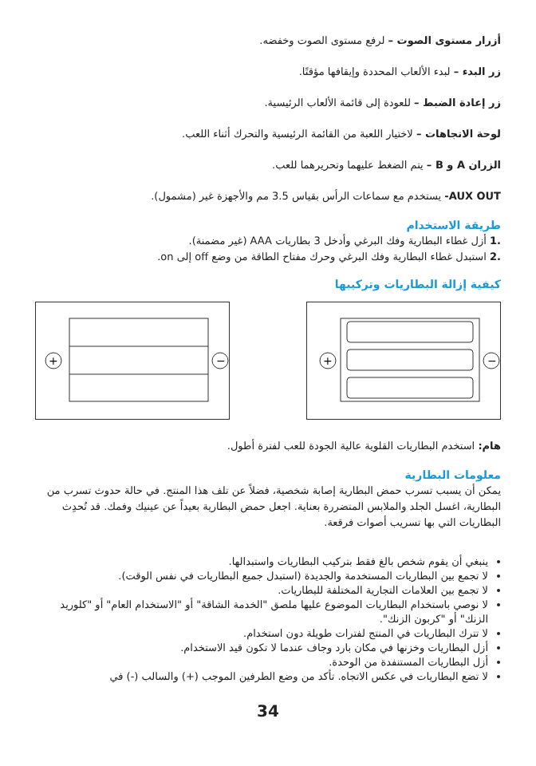أزرار مستوى الصوت – لرفع مستوى الصوت وخفضه.
زر البدء – لبدء الألعاب المحددة وإيقافها مؤقتًا.
زر إعادة الضبط – للعودة إلى قائمة الألعاب الرئيسية.
لوحة الاتجاهات – لاختيار اللعبة من القائمة الرئيسية والتحرك أثناء اللعب.
الزران A و B – يتم الضغط عليهما وتحريرهما للعب.
AUX OUT- يستخدم مع سماعات الرأس بقياس 3.5 مم والأجهزة غير (مشمول).
طريقة الاستخدام
.1 أزل غطاء البطارية وفك البرغي وأدخل 3 بطاريات AAA (غير مضمنة).
.2 استبدل غطاء البطارية وفك البرغي وحرك مفتاح الطاقة من وضع off إلى on.
كيفية إزالة البطاريات وتركيبها
+
−
+
−
هام: استخدم البطاريات القلوية عالية الجودة للعب لفترة أطول.
معلومات البطارية
يمكن أن يسبب تسرب حمض البطارية إصابة شخصية، فضلاً عن تلف هذا المنتج. في حالة حدوث تسرب من البطارية، اغسل الجلد والملابس المتضررة بعناية. اجعل حمض البطارية بعيداً عن عينيك وفمك. قد تُحدِث البطاريات التي بها تسريب أصوات فرقعة.
ينبغي أن يقوم شخص بالغ فقط بتركيب البطاريات واستبدالها.
لا تجمع بين البطاريات المستخدمة والجديدة (استبدل جميع البطاريات في نفس الوقت).
لا تجمع بين العلامات التجارية المختلفة للبطاريات.
لا نوصي باستخدام البطاريات الموضوع عليها ملصق "الخدمة الشاقة" أو "الاستخدام العام" أو "كلوريد الزنك" أو "كربون الزنك".
لا تترك البطاريات في المنتج لفترات طويلة دون استخدام.
أزل البطاريات وخزنها في مكان بارد وجاف عندما لا تكون قيد الاستخدام.
أزل البطاريات المستنفدة من الوحدة.
لا تضع البطاريات في عكس الاتجاه. تأكد من وضع الطرفين الموجب (+) والسالب (-) في
34